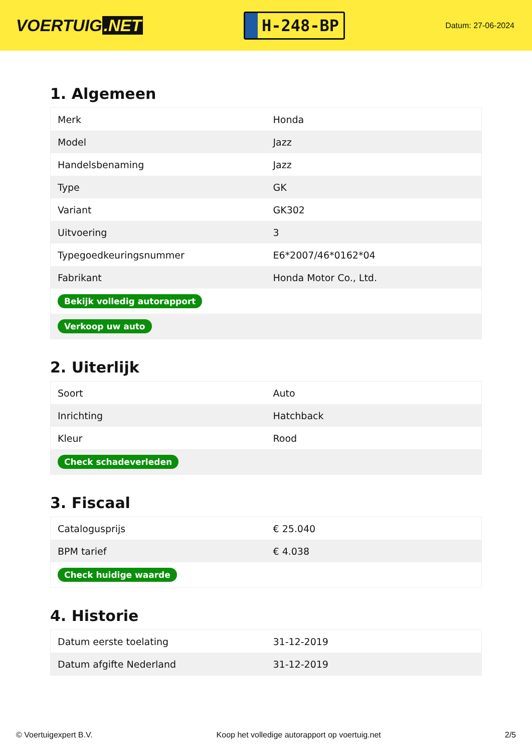VOERTUIG.NET
H-248-BP
Datum: 27-06-2024
1. Algemeen
| Merk | Honda |
| Model | Jazz |
| Handelsbenaming | Jazz |
| Type | GK |
| Variant | GK302 |
| Uitvoering | 3 |
| Typegoedkeuringsnummer | E6*2007/46*0162*04 |
| Fabrikant | Honda Motor Co., Ltd. |
| Bekijk volledig autorapport | |
| Verkoop uw auto | |
2. Uiterlijk
| Soort | Auto |
| Inrichting | Hatchback |
| Kleur | Rood |
| Check schadeverleden | |
3. Fiscaal
| Catalogusprijs | € 25.040 |
| BPM tarief | € 4.038 |
| Check huidige waarde | |
4. Historie
| Datum eerste toelating | 31-12-2019 |
| Datum afgifte Nederland | 31-12-2019 |
© Voertuigexpert B.V. Koop het volledige autorapport op voertuig.net 2/5